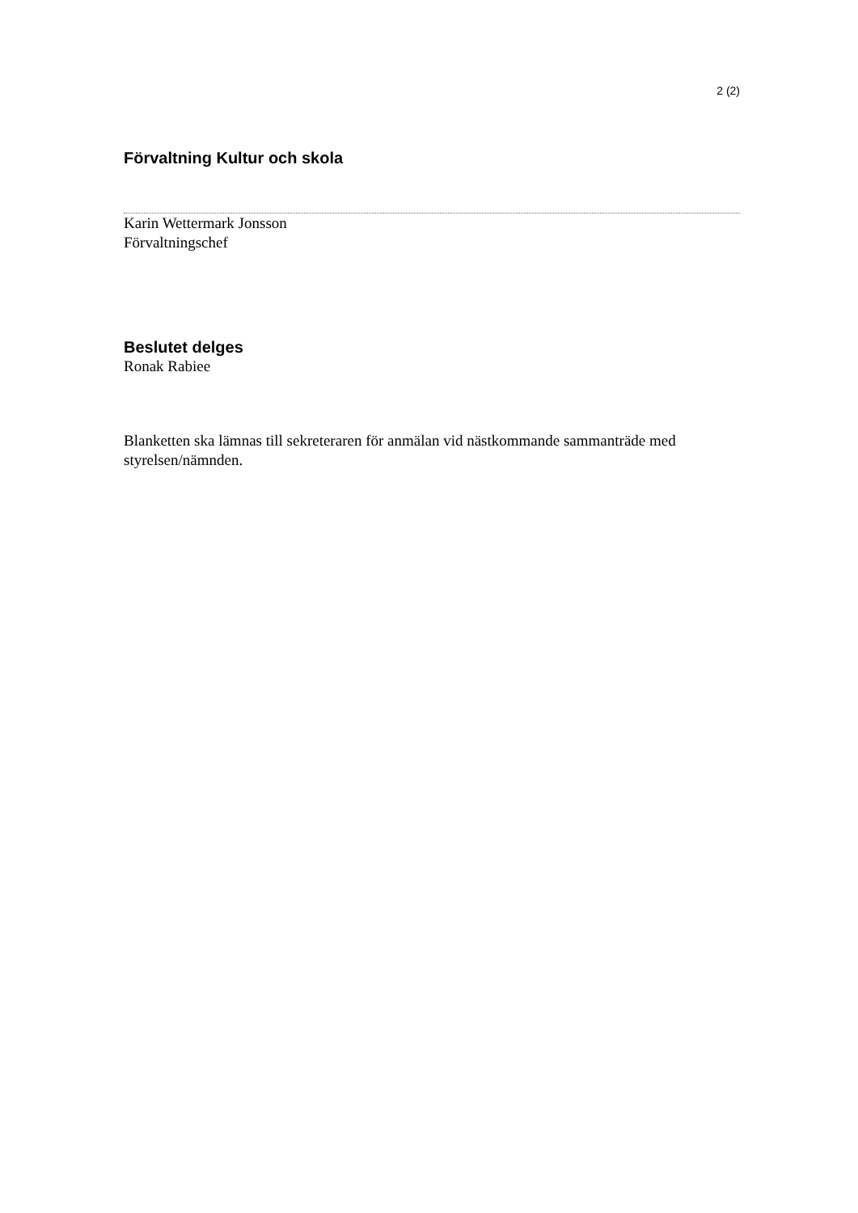2 (2)
Förvaltning Kultur och skola
Karin Wettermark Jonsson
Förvaltningschef
Beslutet delges
Ronak Rabiee
Blanketten ska lämnas till sekreteraren för anmälan vid nästkommande sammanträde med styrelsen/nämnden.